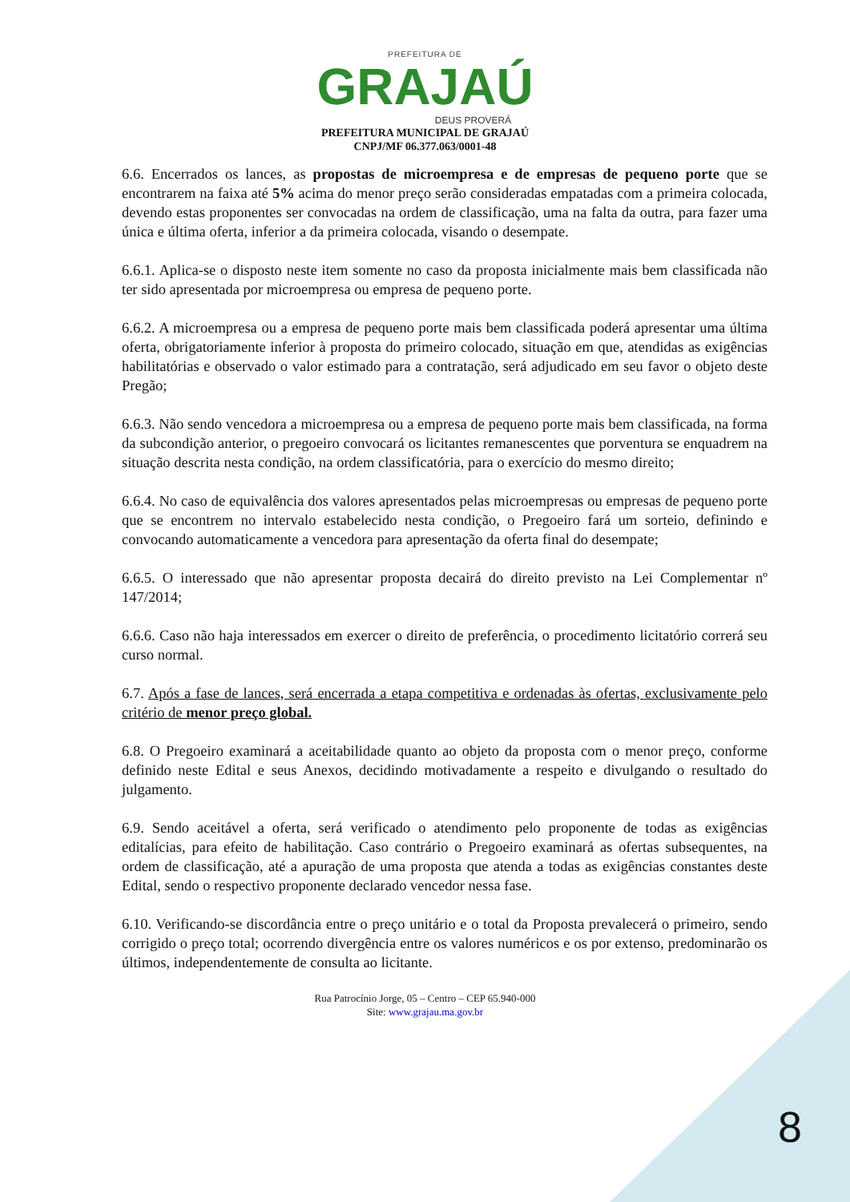PREFEITURA DE
GRAJAÚ
DEUS PROVERÁ
PREFEITURA MUNICIPAL DE GRAJAÚ
CNPJ/MF 06.377.063/0001-48
6.6. Encerrados os lances, as propostas de microempresa e de empresas de pequeno porte que se encontrarem na faixa até 5% acima do menor preço serão consideradas empatadas com a primeira colocada, devendo estas proponentes ser convocadas na ordem de classificação, uma na falta da outra, para fazer uma única e última oferta, inferior a da primeira colocada, visando o desempate.
6.6.1. Aplica-se o disposto neste item somente no caso da proposta inicialmente mais bem classificada não ter sido apresentada por microempresa ou empresa de pequeno porte.
6.6.2. A microempresa ou a empresa de pequeno porte mais bem classificada poderá apresentar uma última oferta, obrigatoriamente inferior à proposta do primeiro colocado, situação em que, atendidas as exigências habilitatórias e observado o valor estimado para a contratação, será adjudicado em seu favor o objeto deste Pregão;
6.6.3. Não sendo vencedora a microempresa ou a empresa de pequeno porte mais bem classificada, na forma da subcondição anterior, o pregoeiro convocará os licitantes remanescentes que porventura se enquadrem na situação descrita nesta condição, na ordem classificatória, para o exercício do mesmo direito;
6.6.4. No caso de equivalência dos valores apresentados pelas microempresas ou empresas de pequeno porte que se encontrem no intervalo estabelecido nesta condição, o Pregoeiro fará um sorteio, definindo e convocando automaticamente a vencedora para apresentação da oferta final do desempate;
6.6.5. O interessado que não apresentar proposta decairá do direito previsto na Lei Complementar nº 147/2014;
6.6.6. Caso não haja interessados em exercer o direito de preferência, o procedimento licitatório correrá seu curso normal.
6.7. Após a fase de lances, será encerrada a etapa competitiva e ordenadas às ofertas, exclusivamente pelo critério de menor preço global.
6.8. O Pregoeiro examinará a aceitabilidade quanto ao objeto da proposta com o menor preço, conforme definido neste Edital e seus Anexos, decidindo motivadamente a respeito e divulgando o resultado do julgamento.
6.9. Sendo aceitável a oferta, será verificado o atendimento pelo proponente de todas as exigências editalícias, para efeito de habilitação. Caso contrário o Pregoeiro examinará as ofertas subsequentes, na ordem de classificação, até a apuração de uma proposta que atenda a todas as exigências constantes deste Edital, sendo o respectivo proponente declarado vencedor nessa fase.
6.10. Verificando-se discordância entre o preço unitário e o total da Proposta prevalecerá o primeiro, sendo corrigido o preço total; ocorrendo divergência entre os valores numéricos e os por extenso, predominarão os últimos, independentemente de consulta ao licitante.
Rua Patrocínio Jorge, 05 – Centro – CEP 65.940-000
Site: www.grajau.ma.gov.br
8